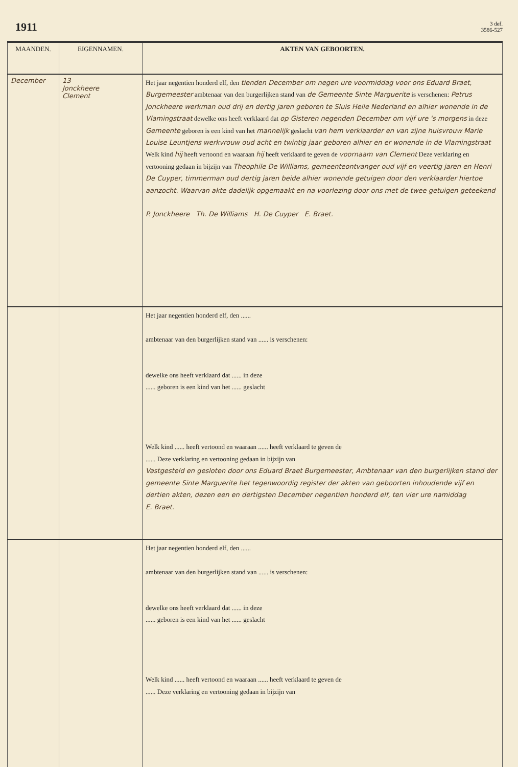1911 3 def.
3586-527
| MAANDEN. | EIGENNAMEN. | AKTEN VAN GEBOORTEN. |
| --- | --- | --- |
| December | 13 Jonckheere Clement | Het jaar negentien honderd elf, den tienden December om negen ure voormiddag voor ons Eduard Braet, Burgemeester ambtenaar van den burgerlijken stand van de Gemeente Sinte Marguerite is verschenen: Petrus Jonckheere werkman oud drij en dertig jaren geboren te Sluis Heile Nederland en alhier wonende in de Vlamingstraat dewelke ons heeft verklaard dat op Gisteren negenden December om vijf ure 's morgens in deze Gemeente geboren is een kind van het mannelijk geslacht van hem verklaarder en van zijne huisvrouw Marie Louise Leuntjens werkvrouw oud acht en twintig jaar geboren alhier en er wonende in de Vlamingstraat Welk kind hij heeft vertoond en waaraan hij heeft verklaard te geven de voornaam van Clement Deze verklaring en vertooning gedaan in bijzijn van Theophile De Williams, gemeenteontvanger oud vijf en veertig jaren en Henri De Cuyper, timmerman oud dertig jaren beide alhier wonende getuigen door den verklaarder hiertoe aanzocht. Waarvan akte dadelijk opgemaakt en na voorlezing door ons met de twee getuigen geteekend P. Jonckheere Th. De Williams H. De Cuyper E. Braet. |
| | | Het jaar negentien honderd elf, den ...... ambtenaar van den burgerlijken stand van ...... is verschenen: dewelke ons heeft verklaard dat ...... in deze ...... geboren is een kind van het ...... geslacht Welk kind ...... heeft vertoond en waaraan ...... heeft verklaard te geven de ...... Deze verklaring en vertooning gedaan in bijzijn van Vastgesteld en gesloten door ons Eduard Braet Burgemeester, Ambtenaar van den burgerlijken stand der gemeente Sinte Marguerite het tegenwoordig register der akten van geboorten inhoudende vijf en dertien akten, dezen een en dertigsten December negentien honderd elf, ten vier ure namiddag E. Braet. |
| | | Het jaar negentien honderd elf, den ...... ambtenaar van den burgerlijken stand van ...... is verschenen: dewelke ons heeft verklaard dat ...... in deze ...... geboren is een kind van het ...... geslacht Welk kind ...... heeft vertoond en waaraan ...... heeft verklaard te geven de ...... Deze verklaring en vertooning gedaan in bijzijn van |